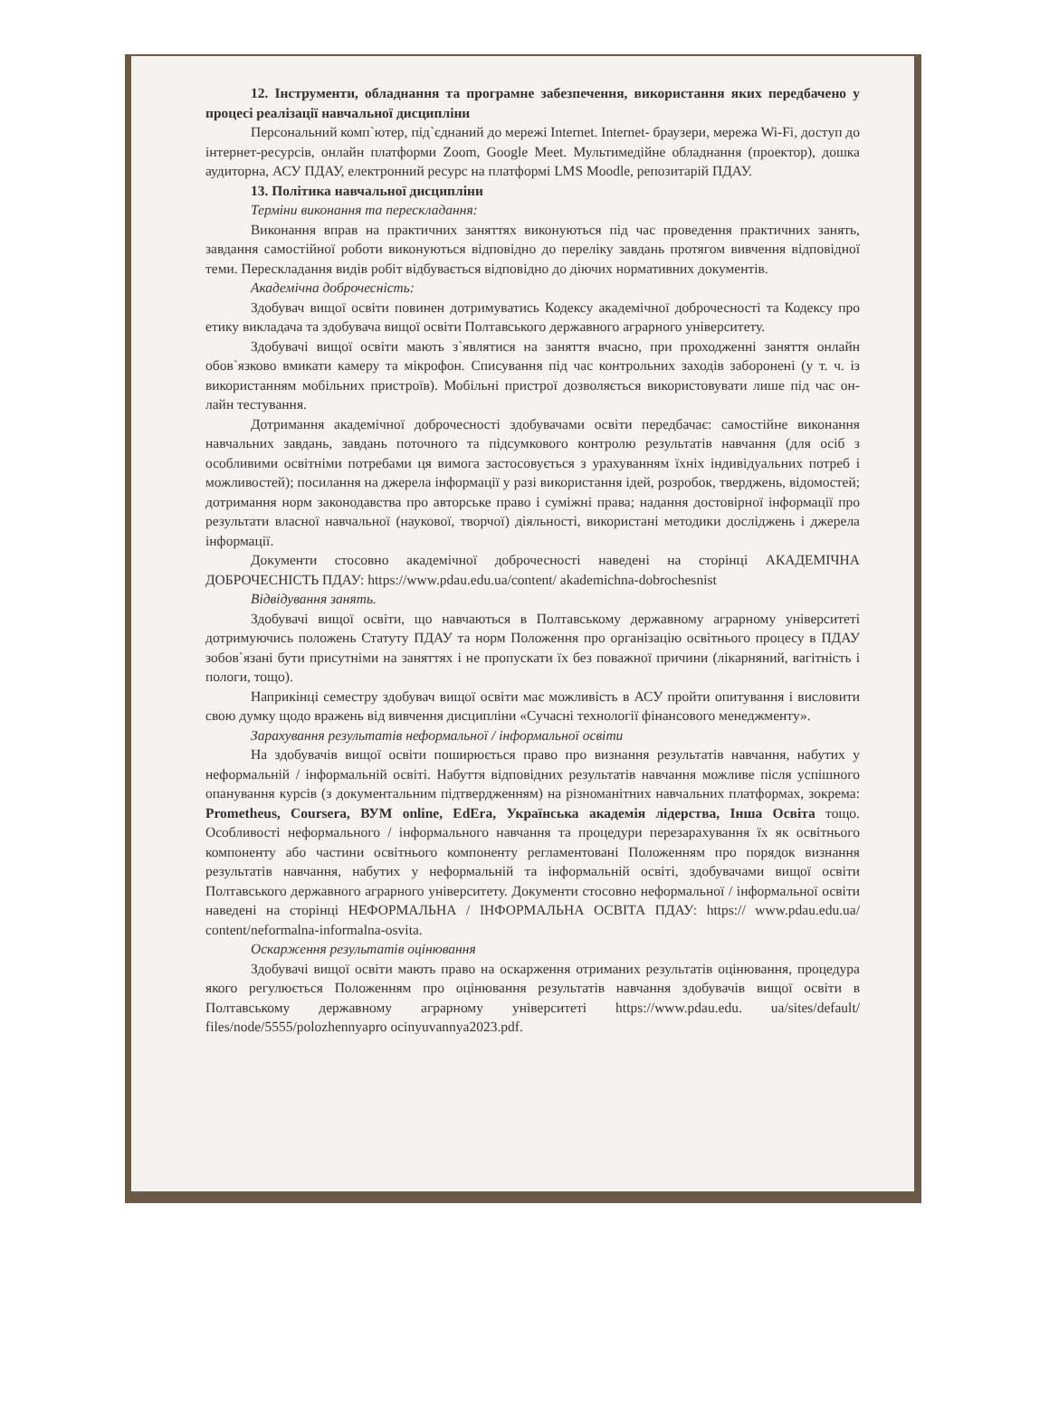12. Інструменти, обладнання та програмне забезпечення, використання яких передбачено у процесі реалізації навчальної дисципліни
Персональний комп`ютер, під`єднаний до мережі Internet. Internet- браузери, мережа Wi-Fi, доступ до інтернет-ресурсів, онлайн платформи Zoom, Google Meet. Мультимедійне обладнання (проектор), дошка аудиторна, АСУ ПДАУ, електронний ресурс на платформі LMS Moodle, репозитарій ПДАУ.
13. Політика навчальної дисципліни
Терміни виконання та перескладання:
Виконання вправ на практичних заняттях виконуються під час проведення практичних занять, завдання самостійної роботи виконуються відповідно до переліку завдань протягом вивчення відповідної теми. Перескладання видів робіт відбувається відповідно до діючих нормативних документів.
Академічна доброчесність:
Здобувач вищої освіти повинен дотримуватись Кодексу академічної доброчесності та Кодексу про етику викладача та здобувача вищої освіти Полтавського державного аграрного університету.
Здобувачі вищої освіти мають з`являтися на заняття вчасно, при проходженні заняття онлайн обов`язково вмикати камеру та мікрофон. Списування під час контрольних заходів заборонені (у т. ч. із використанням мобільних пристроїв). Мобільні пристрої дозволяється використовувати лише під час он-лайн тестування.
Дотримання академічної доброчесності здобувачами освіти передбачає: самостійне виконання навчальних завдань, завдань поточного та підсумкового контролю результатів навчання (для осіб з особливими освітніми потребами ця вимога застосовується з урахуванням їхніх індивідуальних потреб і можливостей); посилання на джерела інформації у разі використання ідей, розробок, тверджень, відомостей; дотримання норм законодавства про авторське право і суміжні права; надання достовірної інформації про результати власної навчальної (наукової, творчої) діяльності, використані методики досліджень і джерела інформації.
Документи стосовно академічної доброчесності наведені на сторінці АКАДЕМІЧНА ДОБРОЧЕСНІСТЬ ПДАУ: https://www.pdau.edu.ua/content/ akademichna-dobrochesnist
Відвідування занять.
Здобувачі вищої освіти, що навчаються в Полтавському державному аграрному університеті дотримуючись положень Статуту ПДАУ та норм Положення про організацію освітнього процесу в ПДАУ зобов`язані бути присутніми на заняттях і не пропускати їх без поважної причини (лікарняний, вагітність і пологи, тощо).
Наприкінці семестру здобувач вищої освіти має можливість в АСУ пройти опитування і висловити свою думку щодо вражень від вивчення дисципліни «Сучасні технології фінансового менеджменту».
Зарахування результатів неформальної / інформальної освіти
На здобувачів вищої освіти поширюється право про визнання результатів навчання, набутих у неформальній / інформальній освіті. Набуття відповідних результатів навчання можливе після успішного опанування курсів (з документальним підтвердженням) на різноманітних навчальних платформах, зокрема: Prometheus, Coursera, ВУМ online, EdEra, Українська академія лідерства, Інша Освіта тощо. Особливості неформального / інформального навчання та процедури перезарахування їх як освітнього компоненту або частини освітнього компоненту регламентовані Положенням про порядок визнання результатів навчання, набутих у неформальній та інформальній освіті, здобувачами вищої освіти Полтавського державного аграрного університету. Документи стосовно неформальної / інформальної освіти наведені на сторінці НЕФОРМАЛЬНА / ІНФОРМАЛЬНА ОСВІТА ПДАУ: https:// www.pdau.edu.ua/ content/neformalna-informalna-osvita.
Оскарження результатів оцінювання
Здобувачі вищої освіти мають право на оскарження отриманих результатів оцінювання, процедура якого регулюється Положенням про оцінювання результатів навчання здобувачів вищої освіти в Полтавському державному аграрному університеті https://www.pdau.edu. ua/sites/default/ files/node/5555/polozhennyapro ocinyuvannya2023.pdf.